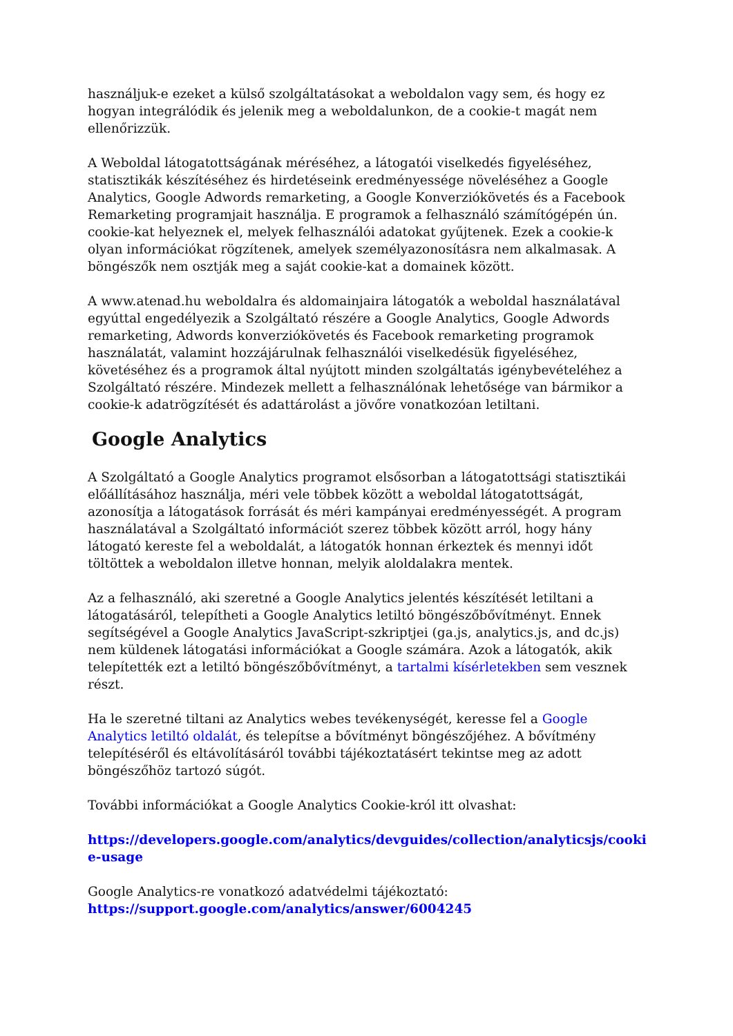használjuk-e ezeket a külső szolgáltatásokat a weboldalon vagy sem, és hogy ez hogyan integrálódik és jelenik meg a weboldalunkon, de a cookie-t magát nem ellenőrizzük.
A Weboldal látogatottságának méréséhez, a látogatói viselkedés figyeléséhez, statisztikák készítéséhez és hirdetéseink eredményessége növeléséhez a Google Analytics, Google Adwords remarketing, a Google Konverziókövetés és a Facebook Remarketing programjait használja. E programok a felhasználó számítógépén ún. cookie-kat helyeznek el, melyek felhasználói adatokat gyűjtenek. Ezek a cookie-k olyan információkat rögzítenek, amelyek személyazonosításra nem alkalmasak. A böngészők nem osztják meg a saját cookie-kat a domainek között.
A www.atenad.hu weboldalra és aldomainjaira látogatók a weboldal használatával egyúttal engedélyezik a Szolgáltató részére a Google Analytics, Google Adwords remarketing, Adwords konverziókövetés és Facebook remarketing programok használatát, valamint hozzájárulnak felhasználói viselkedésük figyeléséhez, követéséhez és a programok által nyújtott minden szolgáltatás igénybevételéhez a Szolgáltató részére. Mindezek mellett a felhasználónak lehetősége van bármikor a cookie-k adatrögzítését és adattárolást a jövőre vonatkozóan letiltani.
Google Analytics
A Szolgáltató a Google Analytics programot elsősorban a látogatottsági statisztikái előállításához használja, méri vele többek között a weboldal látogatottságát, azonosítja a látogatások forrását és méri kampányai eredményességét. A program használatával a Szolgáltató információt szerez többek között arról, hogy hány látogató kereste fel a weboldalát, a látogatók honnan érkeztek és mennyi időt töltöttek a weboldalon illetve honnan, melyik aloldalakra mentek.
Az a felhasználó, aki szeretné a Google Analytics jelentés készítését letiltani a látogatásáról, telepítheti a Google Analytics letiltó böngészőbővítményt. Ennek segítségével a Google Analytics JavaScript-szkriptjei (ga.js, analytics.js, and dc.js) nem küldenek látogatási információkat a Google számára. Azok a látogatók, akik telepítették ezt a letiltó böngészőbővítményt, a tartalmi kísérletekben sem vesznek részt.
Ha le szeretné tiltani az Analytics webes tevékenységét, keresse fel a Google Analytics letiltó oldalát, és telepítse a bővítményt böngészőjéhez. A bővítmény telepítéséről és eltávolításáról további tájékoztatásért tekintse meg az adott böngészőhöz tartozó súgót.
További információkat a Google Analytics Cookie-król itt olvashat:
https://developers.google.com/analytics/devguides/collection/analyticsjs/cooki e-usage
Google Analytics-re vonatkozó adatvédelmi tájékoztató:
https://support.google.com/analytics/answer/6004245